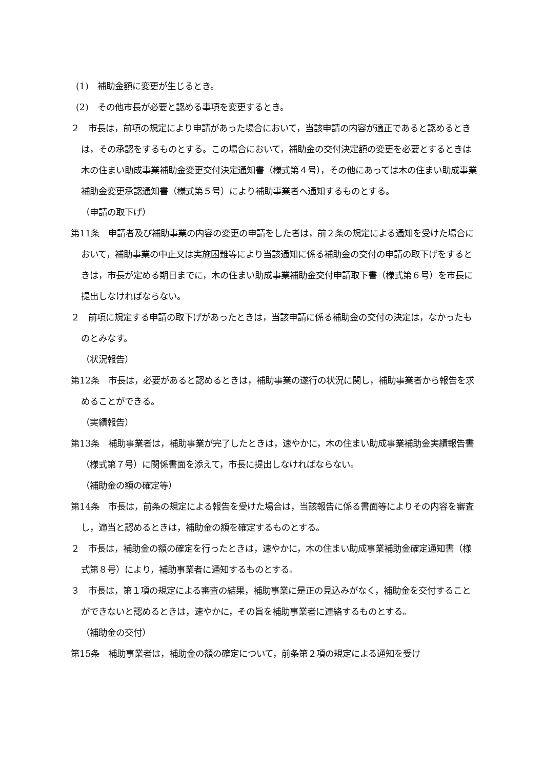(1)　補助金額に変更が生じるとき。
(2)　その他市長が必要と認める事項を変更するとき。
２　市長は，前項の規定により申請があった場合において，当該申請の内容が適正であると認めるときは，その承認をするものとする。この場合において，補助金の交付決定額の変更を必要とするときは木の住まい助成事業補助金変更交付決定通知書（様式第４号），その他にあっては木の住まい助成事業補助金変更承認通知書（様式第５号）により補助事業者へ通知するものとする。
（申請の取下げ）
第11条　申請者及び補助事業の内容の変更の申請をした者は，前２条の規定による通知を受けた場合において，補助事業の中止又は実施困難等により当該通知に係る補助金の交付の申請の取下げをするときは，市長が定める期日までに，木の住まい助成事業補助金交付申請取下書（様式第６号）を市長に提出しなければならない。
２　前項に規定する申請の取下げがあったときは，当該申請に係る補助金の交付の決定は，なかったものとみなす。
（状況報告）
第12条　市長は，必要があると認めるときは，補助事業の遂行の状況に関し，補助事業者から報告を求めることができる。
（実績報告）
第13条　補助事業者は，補助事業が完了したときは，速やかに，木の住まい助成事業補助金実績報告書（様式第７号）に関係書面を添えて，市長に提出しなければならない。
（補助金の額の確定等）
第14条　市長は，前条の規定による報告を受けた場合は，当該報告に係る書面等によりその内容を審査し，適当と認めるときは，補助金の額を確定するものとする。
２　市長は，補助金の額の確定を行ったときは，速やかに，木の住まい助成事業補助金確定通知書（様式第８号）により，補助事業者に通知するものとする。
３　市長は，第１項の規定による審査の結果，補助事業に是正の見込みがなく，補助金を交付することができないと認めるときは，速やかに，その旨を補助事業者に連絡するものとする。
（補助金の交付）
第15条　補助事業者は，補助金の額の確定について，前条第２項の規定による通知を受け